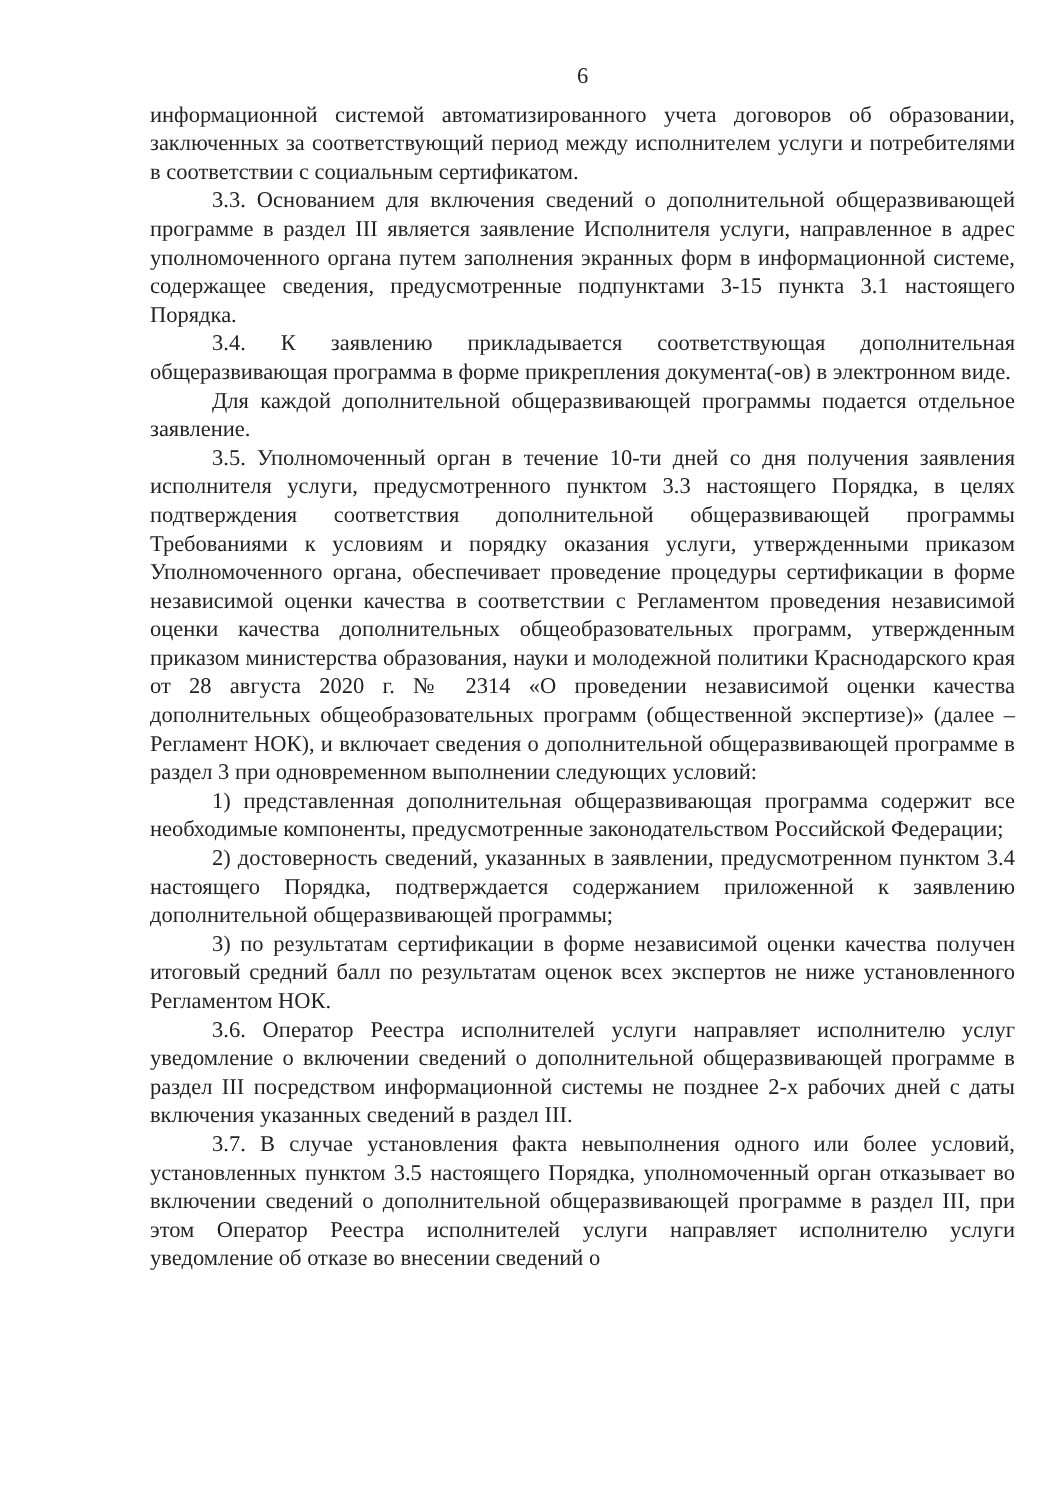6
информационной системой автоматизированного учета договоров об образовании, заключенных за соответствующий период между исполнителем услуги и потребителями в соответствии с социальным сертификатом.
3.3. Основанием для включения сведений о дополнительной общеразвивающей программе в раздел III является заявление Исполнителя услуги, направленное в адрес уполномоченного органа путем заполнения экранных форм в информационной системе, содержащее сведения, предусмотренные подпунктами 3-15 пункта 3.1 настоящего Порядка.
3.4. К заявлению прикладывается соответствующая дополнительная общеразвивающая программа в форме прикрепления документа(-ов) в электронном виде.
Для каждой дополнительной общеразвивающей программы подается отдельное заявление.
3.5. Уполномоченный орган в течение 10-ти дней со дня получения заявления исполнителя услуги, предусмотренного пунктом 3.3 настоящего Порядка, в целях подтверждения соответствия дополнительной общеразвивающей программы Требованиями к условиям и порядку оказания услуги, утвержденными приказом Уполномоченного органа, обеспечивает проведение процедуры сертификации в форме независимой оценки качества в соответствии с Регламентом проведения независимой оценки качества дополнительных общеобразовательных программ, утвержденным приказом министерства образования, науки и молодежной политики Краснодарского края от 28 августа 2020 г. № 2314 «О проведении независимой оценки качества дополнительных общеобразовательных программ (общественной экспертизе)» (далее – Регламент НОК), и включает сведения о дополнительной общеразвивающей программе в раздел 3 при одновременном выполнении следующих условий:
1) представленная дополнительная общеразвивающая программа содержит все необходимые компоненты, предусмотренные законодательством Российской Федерации;
2) достоверность сведений, указанных в заявлении, предусмотренном пунктом 3.4 настоящего Порядка, подтверждается содержанием приложенной к заявлению дополнительной общеразвивающей программы;
3) по результатам сертификации в форме независимой оценки качества получен итоговый средний балл по результатам оценок всех экспертов не ниже установленного Регламентом НОК.
3.6. Оператор Реестра исполнителей услуги направляет исполнителю услуг уведомление о включении сведений о дополнительной общеразвивающей программе в раздел III посредством информационной системы не позднее 2-х рабочих дней с даты включения указанных сведений в раздел III.
3.7. В случае установления факта невыполнения одного или более условий, установленных пунктом 3.5 настоящего Порядка, уполномоченный орган отказывает во включении сведений о дополнительной общеразвивающей программе в раздел III, при этом Оператор Реестра исполнителей услуги направляет исполнителю услуги уведомление об отказе во внесении сведений о